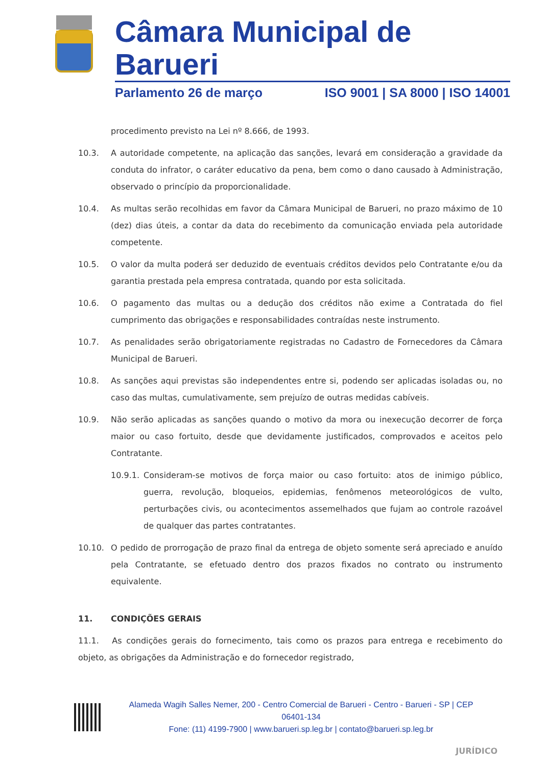Câmara Municipal de Barueri
Parlamento 26 de março ISO 9001 | SA 8000 | ISO 14001
procedimento previsto na Lei nº 8.666, de 1993.
10.3. A autoridade competente, na aplicação das sanções, levará em consideração a gravidade da conduta do infrator, o caráter educativo da pena, bem como o dano causado à Administração, observado o princípio da proporcionalidade.
10.4. As multas serão recolhidas em favor da Câmara Municipal de Barueri, no prazo máximo de 10 (dez) dias úteis, a contar da data do recebimento da comunicação enviada pela autoridade competente.
10.5. O valor da multa poderá ser deduzido de eventuais créditos devidos pelo Contratante e/ou da garantia prestada pela empresa contratada, quando por esta solicitada.
10.6. O pagamento das multas ou a dedução dos créditos não exime a Contratada do fiel cumprimento das obrigações e responsabilidades contraídas neste instrumento.
10.7. As penalidades serão obrigatoriamente registradas no Cadastro de Fornecedores da Câmara Municipal de Barueri.
10.8. As sanções aqui previstas são independentes entre si, podendo ser aplicadas isoladas ou, no caso das multas, cumulativamente, sem prejuízo de outras medidas cabíveis.
10.9. Não serão aplicadas as sanções quando o motivo da mora ou inexecução decorrer de força maior ou caso fortuito, desde que devidamente justificados, comprovados e aceitos pelo Contratante.
10.9.1. Consideram-se motivos de força maior ou caso fortuito: atos de inimigo público, guerra, revolução, bloqueios, epidemias, fenômenos meteorológicos de vulto, perturbações civis, ou acontecimentos assemelhados que fujam ao controle razoável de qualquer das partes contratantes.
10.10. O pedido de prorrogação de prazo final da entrega de objeto somente será apreciado e anuído pela Contratante, se efetuado dentro dos prazos fixados no contrato ou instrumento equivalente.
11. CONDIÇÕES GERAIS
11.1. As condições gerais do fornecimento, tais como os prazos para entrega e recebimento do objeto, as obrigações da Administração e do fornecedor registrado,
Alameda Wagih Salles Nemer, 200 - Centro Comercial de Barueri - Centro - Barueri - SP | CEP 06401-134
Fone: (11) 4199-7900 | www.barueri.sp.leg.br | contato@barueri.sp.leg.br
JURÍDICO